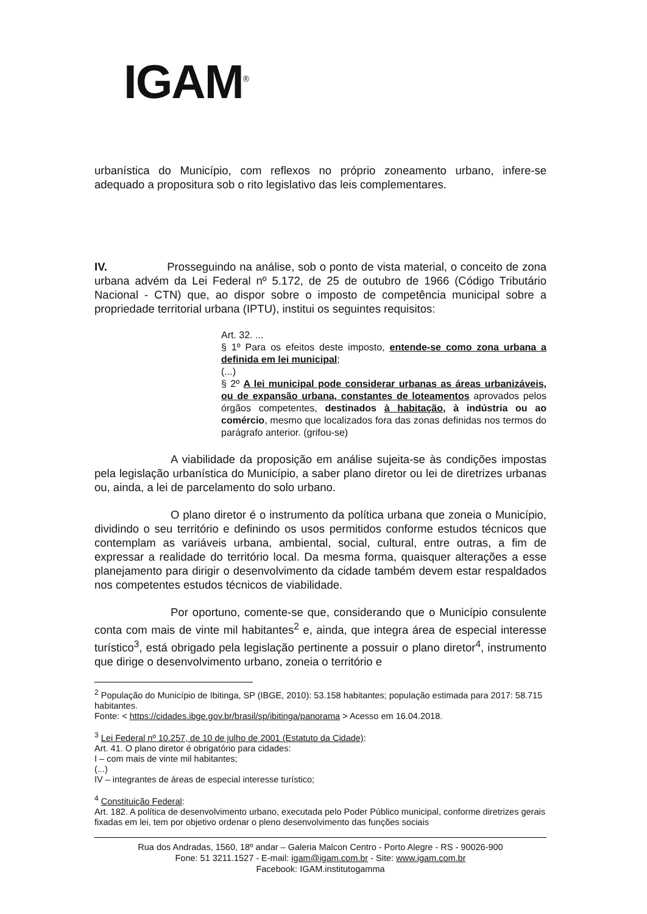IGAM<sup>®</sup>
urbanística do Município, com reflexos no próprio zoneamento urbano, infere-se adequado a propositura sob o rito legislativo das leis complementares.
IV. Prosseguindo na análise, sob o ponto de vista material, o conceito de zona urbana advém da Lei Federal nº 5.172, de 25 de outubro de 1966 (Código Tributário Nacional - CTN) que, ao dispor sobre o imposto de competência municipal sobre a propriedade territorial urbana (IPTU), institui os seguintes requisitos:
Art. 32. ...
§ 1º Para os efeitos deste imposto, entende-se como zona urbana a definida em lei municipal;
(...)
§ 2º A lei municipal pode considerar urbanas as áreas urbanizáveis, ou de expansão urbana, constantes de loteamentos aprovados pelos órgãos competentes, destinados à habitação, à indústria ou ao comércio, mesmo que localizados fora das zonas definidas nos termos do parágrafo anterior. (grifou-se)
A viabilidade da proposição em análise sujeita-se às condições impostas pela legislação urbanística do Município, a saber plano diretor ou lei de diretrizes urbanas ou, ainda, a lei de parcelamento do solo urbano.
O plano diretor é o instrumento da política urbana que zoneia o Município, dividindo o seu território e definindo os usos permitidos conforme estudos técnicos que contemplam as variáveis urbana, ambiental, social, cultural, entre outras, a fim de expressar a realidade do território local. Da mesma forma, quaisquer alterações a esse planejamento para dirigir o desenvolvimento da cidade também devem estar respaldados nos competentes estudos técnicos de viabilidade.
Por oportuno, comente-se que, considerando que o Município consulente conta com mais de vinte mil habitantes<sup>2</sup> e, ainda, que integra área de especial interesse turístico<sup>3</sup>, está obrigado pela legislação pertinente a possuir o plano diretor<sup>4</sup>, instrumento que dirige o desenvolvimento urbano, zoneia o território e
<sup>2</sup> População do Município de Ibitinga, SP (IBGE, 2010): 53.158 habitantes; população estimada para 2017: 58.715 habitantes.
Fonte: < https://cidades.ibge.gov.br/brasil/sp/ibitinga/panorama > Acesso em 16.04.2018.
<sup>3</sup> Lei Federal nº 10.257, de 10 de julho de 2001 (Estatuto da Cidade):
Art. 41. O plano diretor é obrigatório para cidades:
I – com mais de vinte mil habitantes;
(...)
IV – integrantes de áreas de especial interesse turístico;
<sup>4</sup> Constituição Federal:
Art. 182. A política de desenvolvimento urbano, executada pelo Poder Público municipal, conforme diretrizes gerais fixadas em lei, tem por objetivo ordenar o pleno desenvolvimento das funções sociais
Rua dos Andradas, 1560, 18º andar – Galeria Malcon Centro - Porto Alegre - RS - 90026-900
Fone: 51 3211.1527 - E-mail: igam@igam.com.br - Site: www.igam.com.br
Facebook: IGAM.institutogamma